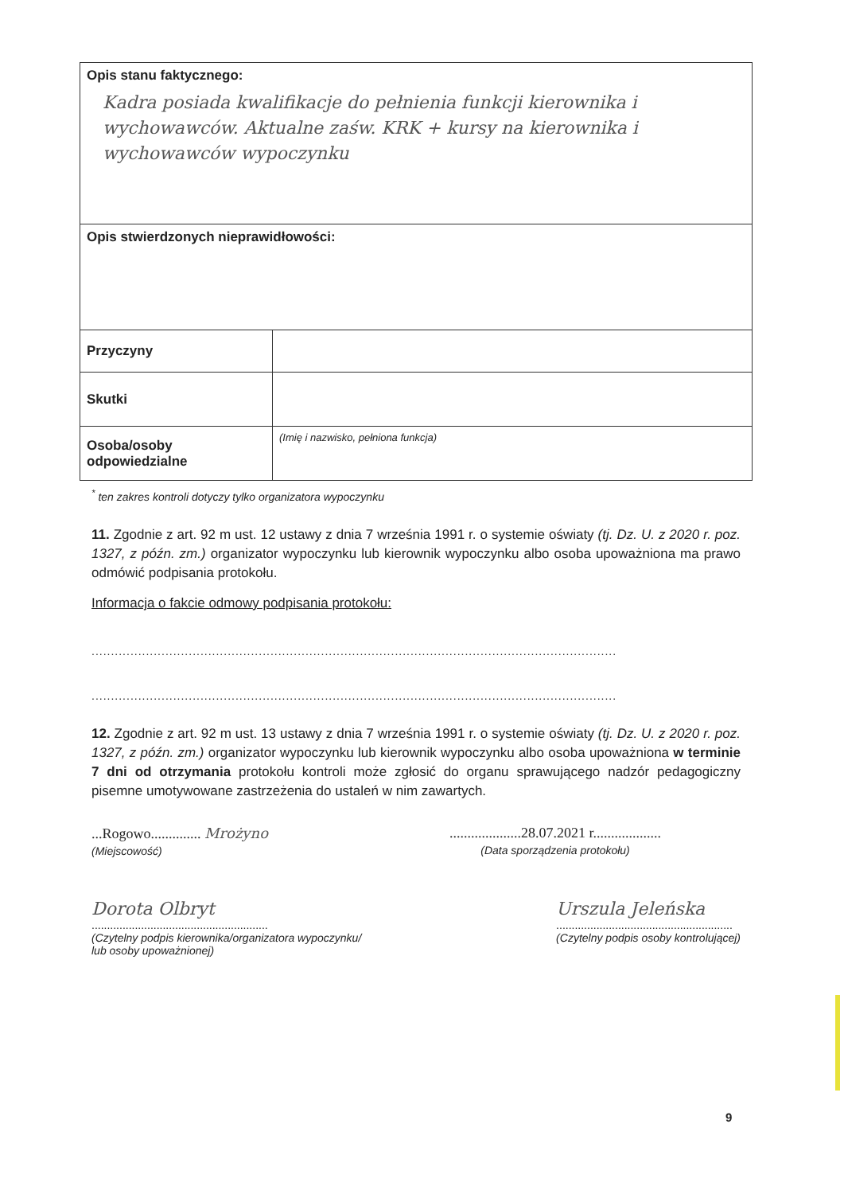| Opis stanu faktycznego: Kadra posiada kwalifikacje do pełnienia funkcji kierownika i wychowawców. Aktualne zaśw. KRK + kursy na kierownika i wychowawców wypoczynku | |
| Opis stwierdzonych nieprawidłowości: | |
| Przyczyny | |
| Skutki | |
| Osoba/osoby odpowiedzialne | (Imię i nazwisko, pełniona funkcja) |
<sup>*</sup> ten zakres kontroli dotyczy tylko organizatora wypoczynku
11. Zgodnie z art. 92 m ust. 12 ustawy z dnia 7 września 1991 r. o systemie oświaty (tj. Dz. U. z 2020 r. poz. 1327, z późn. zm.) organizator wypoczynku lub kierownik wypoczynku albo osoba upoważniona ma prawo odmówić podpisania protokołu.
Informacja o fakcie odmowy podpisania protokołu:
.......................................................................................................................................
.......................................................................................................................................
12. Zgodnie z art. 92 m ust. 13 ustawy z dnia 7 września 1991 r. o systemie oświaty (tj. Dz. U. z 2020 r. poz. 1327, z późn. zm.) organizator wypoczynku lub kierownik wypoczynku albo osoba upoważniona w terminie 7 dni od otrzymania protokołu kontroli może zgłosić do organu sprawującego nadzór pedagogiczny pisemne umotywowane zastrzeżenia do ustaleń w nim zawartych.
...Rogowo.............. Mrożyno
(Miejscowość)
....................28.07.2021 r...................
(Data sporządzenia protokołu)
Dorota Olbryt
.........................................................
(Czytelny podpis kierownika/organizatora wypoczynku/
lub osoby upoważnionej)
Urszula Jeleńska
.........................................................
(Czytelny podpis osoby kontrolującej)
9